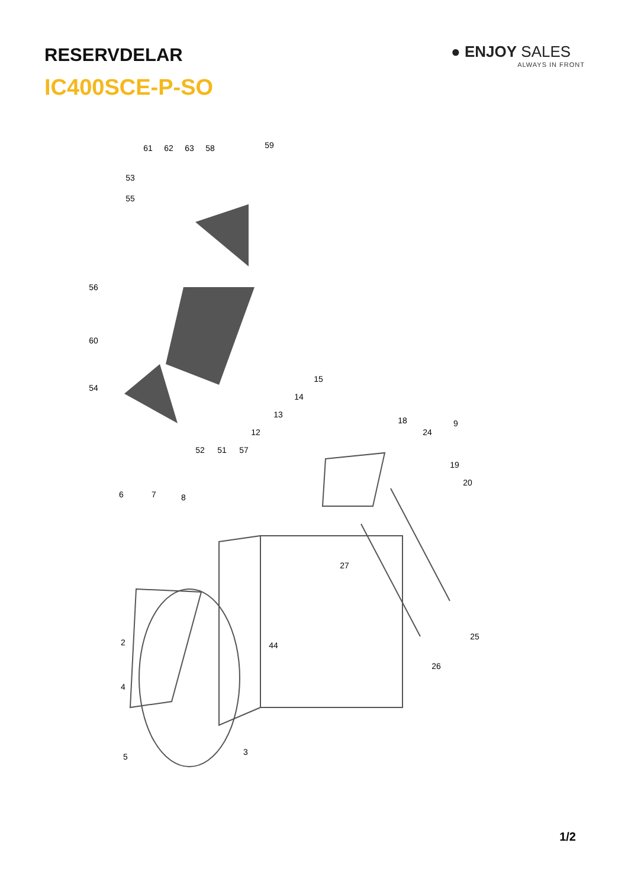RESERVDELAR
IC400SCE-P-SO
● ENJOY SALES
ALWAYS IN FRONT
61
62
63
58
59
53
55
56
60
54
52
51
57
12
13
14
15
18
24
9
19
20
6
7
8
27
44
25
26
2
4
3
5
1/2